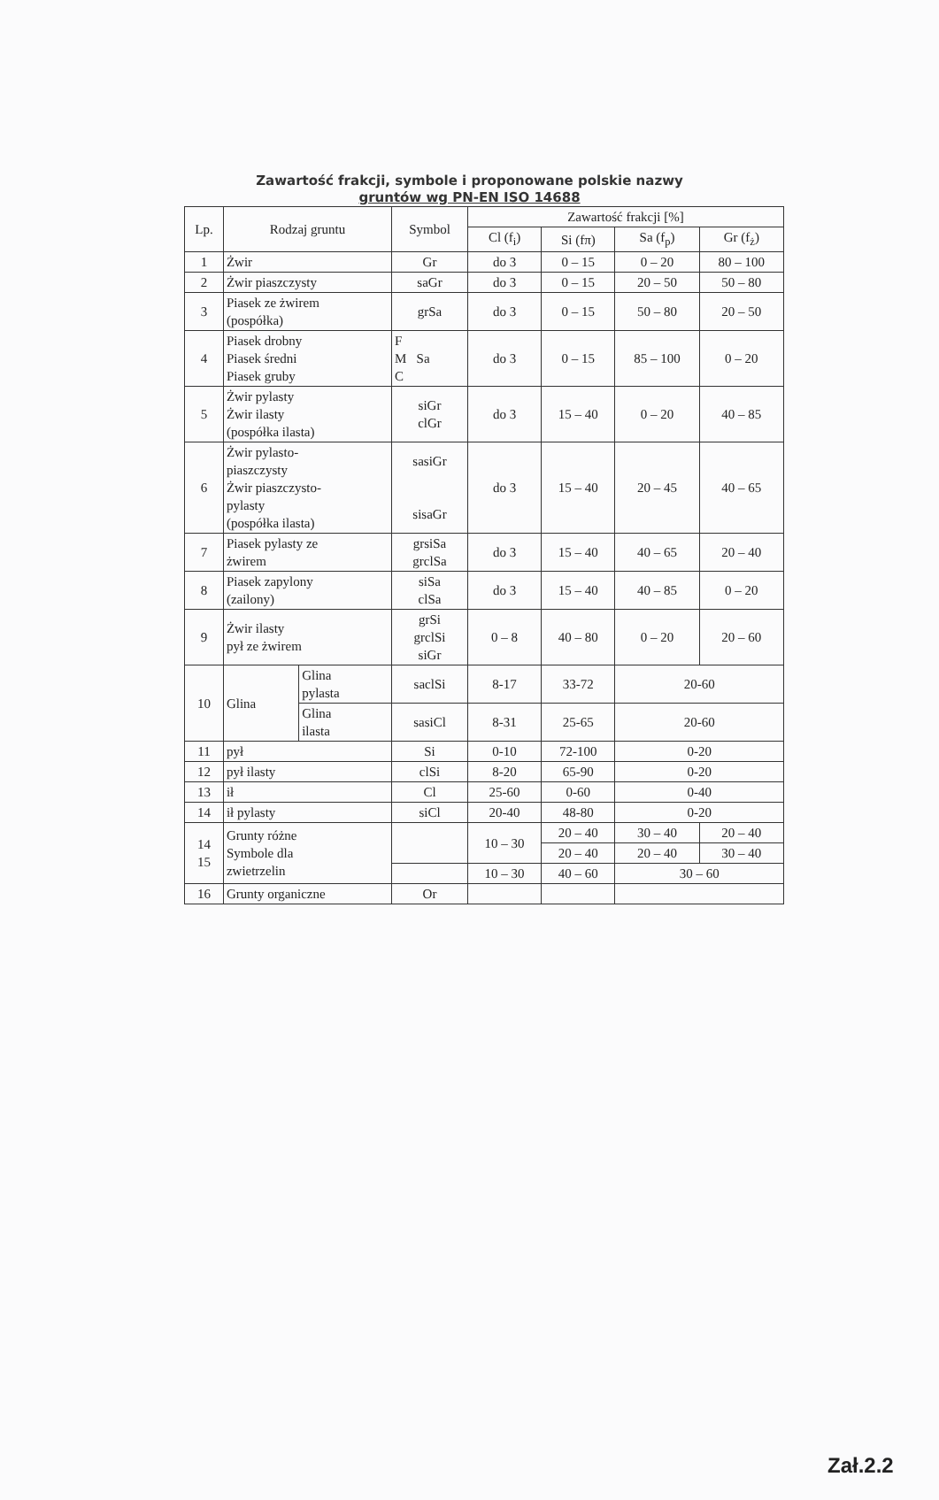Zawartość frakcji, symbole i proponowane polskie nazwy
gruntów wg PN-EN ISO 14688
| Lp. | Rodzaj gruntu | | Symbol | Zawartość frakcji [%] | | | |
| --- | --- | --- | --- | --- | --- | --- | --- |
| | | | | Cl (f<sub>i</sub>) | Si (fπ) | Sa (f<sub>p</sub>) | Gr (f<sub>ż</sub>) |
| 1 | Żwir | | Gr | do 3 | 0 – 15 | 0 – 20 | 80 – 100 |
| 2 | Żwir piaszczysty | | saGr | do 3 | 0 – 15 | 20 – 50 | 50 – 80 |
| 3 | Piasek ze żwirem (pospółka) | | grSa | do 3 | 0 – 15 | 50 – 80 | 20 – 50 |
| 4 | Piasek drobny Piasek średni Piasek gruby | | F M Sa C | do 3 | 0 – 15 | 85 – 100 | 0 – 20 |
| 5 | Żwir pylasty Żwir ilasty (pospółka ilasta) | | siGr clGr | do 3 | 15 – 40 | 0 – 20 | 40 – 85 |
| 6 | Żwir pylasto- piaszczysty Żwir piaszczysto- pylasty (pospółka ilasta) | | sasiGr sisaGr | do 3 | 15 – 40 | 20 – 45 | 40 – 65 |
| 7 | Piasek pylasty ze żwirem | | grsiSa grclSa | do 3 | 15 – 40 | 40 – 65 | 20 – 40 |
| 8 | Piasek zapylony (zailony) | | siSa clSa | do 3 | 15 – 40 | 40 – 85 | 0 – 20 |
| 9 | Żwir ilasty pył ze żwirem | | grSi grclSi siGr | 0 – 8 | 40 – 80 | 0 – 20 | 20 – 60 |
| 10 | Glina | Glina pylasta | saclSi | 8-17 | 33-72 | 20-60 | |
| | | Glina ilasta | sasiCl | 8-31 | 25-65 | 20-60 | |
| 11 | pył | | Si | 0-10 | 72-100 | 0-20 | |
| 12 | pył ilasty | | clSi | 8-20 | 65-90 | 0-20 | |
| 13 | ił | | Cl | 25-60 | 0-60 | 0-40 | |
| 14 | ił pylasty | | siCl | 20-40 | 48-80 | 0-20 | |
| 14 15 | Grunty różne Symbole dla zwietrzelin | | | 10 – 30 | 20 – 40 | 30 – 40 | 20 – 40 |
| | | | | | 20 – 40 | 20 – 40 | 30 – 40 |
| | | | | 10 – 30 | 40 – 60 | 30 – 60 | |
| 16 | Grunty organiczne | | Or | | | | |
Zał.2.2